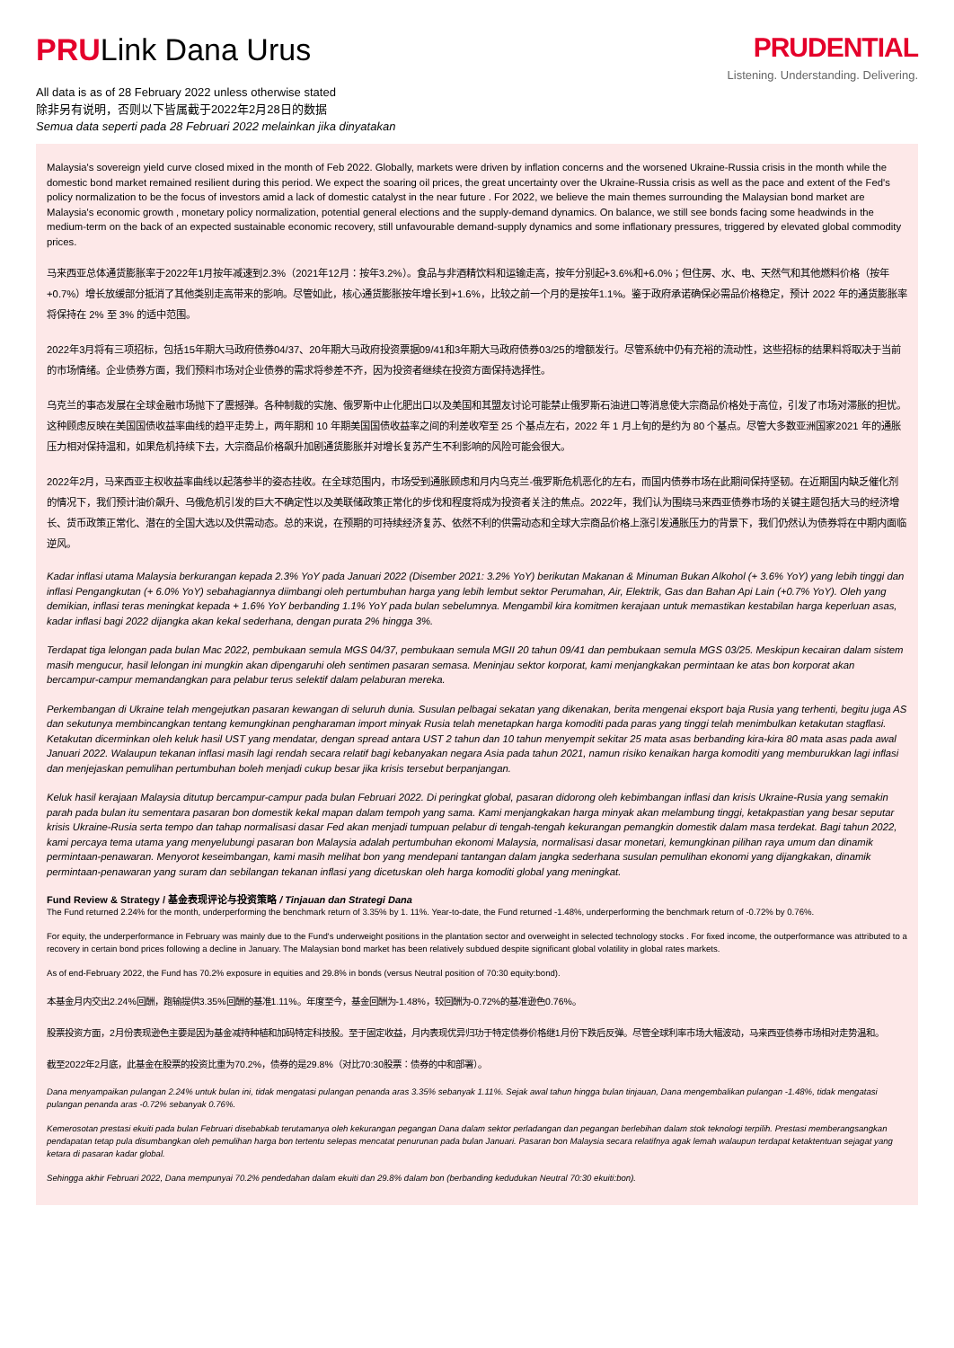PRULink Dana Urus
All data is as of 28 February 2022 unless otherwise stated
除非另有说明，否则以下皆属截于2022年2月28日的数据
Semua data seperti pada 28 Februari 2022 melainkan jika dinyatakan
PRUDENTIAL
Listening. Understanding. Delivering.
Malaysia's sovereign yield curve closed mixed in the month of Feb 2022. Globally, markets were driven by inflation concerns and the worsened Ukraine-Russia crisis in the month while the domestic bond market remained resilient during this period. We expect the soaring oil prices, the great uncertainty over the Ukraine-Russia crisis as well as the pace and extent of the Fed's policy normalization to be the focus of investors amid a lack of domestic catalyst in the near future . For 2022, we believe the main themes surrounding the Malaysian bond market are Malaysia's economic growth , monetary policy normalization, potential general elections and the supply-demand dynamics. On balance, we still see bonds facing some headwinds in the medium-term on the back of an expected sustainable economic recovery, still unfavourable demand-supply dynamics and some inflationary pressures, triggered by elevated global commodity prices.
马来西亚总体通货膨胀率于2022年1月按年减速到2.3%（2021年12月：按年3.2%）。食品与非酒精饮料和运输走高，按年分别起+3.6%和+6.0%；但住房、水、电、天然气和其他燃料价格（按年+0.7%）增长放缓部分抵消了其他类别走高带来的影响。尽管如此，核心通货膨胀按年增长到+1.6%，比较之前一个月的是按年1.1%。鉴于政府承诺确保必需品价格稳定，预计 2022 年的通货膨胀率将保持在 2% 至 3% 的适中范围。
2022年3月将有三项招标，包括15年期大马政府债券04/37、20年期大马政府投资票据09/41和3年期大马政府债券03/25的增额发行。尽管系统中仍有充裕的流动性，这些招标的结果料将取决于当前的市场情绪。企业债券方面，我们预料市场对企业债券的需求将参差不齐，因为投资者继续在投资方面保持选择性。
乌克兰的事态发展在全球金融市场抛下了震撼弹。各种制裁的实施、俄罗斯中止化肥出口以及美国和其盟友讨论可能禁止俄罗斯石油进口等消息使大宗商品价格处于高位，引发了市场对滞胀的担忧。这种顾虑反映在美国国债收益率曲线的趋平走势上，两年期和 10 年期美国国债收益率之间的利差收窄至 25 个基点左右，2022 年 1 月上旬的是约为 80 个基点。尽管大多数亚洲国家2021 年的通胀压力相对保持温和，如果危机持续下去，大宗商品价格飙升加剧通货膨胀并对增长复苏产生不利影响的风险可能会很大。
2022年2月，马来西亚主权收益率曲线以起落参半的姿态挂收。在全球范围内，市场受到通胀顾虑和月内乌克兰-俄罗斯危机恶化的左右，而国内债券市场在此期间保持坚韧。在近期国内缺乏催化剂的情况下，我们预计油价飙升、乌俄危机引发的巨大不确定性以及美联储政策正常化的步伐和程度将成为投资者关注的焦点。2022年，我们认为围绕马来西亚债券市场的关键主题包括大马的经济增长、货币政策正常化、潜在的全国大选以及供需动态。总的来说，在预期的可持续经济复苏、依然不利的供需动态和全球大宗商品价格上涨引发通胀压力的背景下，我们仍然认为债券将在中期内面临逆风。
Kadar inflasi utama Malaysia berkurangan kepada 2.3% YoY pada Januari 2022 (Disember 2021: 3.2% YoY) berikutan Makanan & Minuman Bukan Alkohol (+ 3.6% YoY) yang lebih tinggi dan inflasi Pengangkutan (+ 6.0% YoY) sebahagiannya diimbangi oleh pertumbuhan harga yang lebih lembut sektor Perumahan, Air, Elektrik, Gas dan Bahan Api Lain (+0.7% YoY). Oleh yang demikian, inflasi teras meningkat kepada + 1.6% YoY berbanding 1.1% YoY pada bulan sebelumnya. Mengambil kira komitmen kerajaan untuk memastikan kestabilan harga keperluan asas, kadar inflasi bagi 2022 dijangka akan kekal sederhana, dengan purata 2% hingga 3%.
Terdapat tiga lelongan pada bulan Mac 2022, pembukaan semula MGS 04/37, pembukaan semula MGII 20 tahun 09/41 dan pembukaan semula MGS 03/25. Meskipun kecairan dalam sistem masih mengucur, hasil lelongan ini mungkin akan dipengaruhi oleh sentimen pasaran semasa. Meninjau sektor korporat, kami menjangkakan permintaan ke atas bon korporat akan bercampur-campur memandangkan para pelabur terus selektif dalam pelaburan mereka.
Perkembangan di Ukraine telah mengejutkan pasaran kewangan di seluruh dunia. Susulan pelbagai sekatan yang dikenakan, berita mengenai eksport baja Rusia yang terhenti, begitu juga AS dan sekutunya membincangkan tentang kemungkinan pengharaman import minyak Rusia telah menetapkan harga komoditi pada paras yang tinggi telah menimbulkan ketakutan stagflasi. Ketakutan dicerminkan oleh keluk hasil UST yang mendatar, dengan spread antara UST 2 tahun dan 10 tahun menyempit sekitar 25 mata asas berbanding kira-kira 80 mata asas pada awal Januari 2022. Walaupun tekanan inflasi masih lagi rendah secara relatif bagi kebanyakan negara Asia pada tahun 2021, namun risiko kenaikan harga komoditi yang memburukkan lagi inflasi dan menjejaskan pemulihan pertumbuhan boleh menjadi cukup besar jika krisis tersebut berpanjangan.
Keluk hasil kerajaan Malaysia ditutup bercampur-campur pada bulan Februari 2022. Di peringkat global, pasaran didorong oleh kebimbangan inflasi dan krisis Ukraine-Rusia yang semakin parah pada bulan itu sementara pasaran bon domestik kekal mapan dalam tempoh yang sama. Kami menjangkakan harga minyak akan melambung tinggi, ketakpastian yang besar seputar krisis Ukraine-Rusia serta tempo dan tahap normalisasi dasar Fed akan menjadi tumpuan pelabur di tengah-tengah kekurangan pemangkin domestik dalam masa terdekat. Bagi tahun 2022, kami percaya tema utama yang menyelubungi pasaran bon Malaysia adalah pertumbuhan ekonomi Malaysia, normalisasi dasar monetari, kemungkinan pilihan raya umum dan dinamik permintaan-penawaran. Menyorot keseimbangan, kami masih melihat bon yang mendepani tantangan dalam jangka sederhana susulan pemulihan ekonomi yang dijangkakan, dinamik permintaan-penawaran yang suram dan sebilangan tekanan inflasi yang dicetuskan oleh harga komoditi global yang meningkat.
Fund Review & Strategy / 基金表现评论与投资策略 / Tinjauan dan Strategi Dana
The Fund returned 2.24% for the month, underperforming the benchmark return of 3.35% by 1. 11%. Year-to-date, the Fund returned -1.48%, underperforming the benchmark return of -0.72% by 0.76%.
For equity, the underperformance in February was mainly due to the Fund's underweight positions in the plantation sector and overweight in selected technology stocks . For fixed income, the outperformance was attributed to a recovery in certain bond prices following a decline in January. The Malaysian bond market has been relatively subdued despite significant global volatility in global rates markets.
As of end-February 2022, the Fund has 70.2% exposure in equities and 29.8% in bonds (versus Neutral position of 70:30 equity:bond).
本基金月内交出2.24%回酬，跑输提供3.35%回酬的基准1.11%。年度至今，基金回酬为-1.48%，较回酬为-0.72%的基准逊色0.76%。
股票投资方面，2月份表现逊色主要是因为基金减持种植和加码特定科技股。至于固定收益，月内表现优异归功于特定债券价格继1月份下跌后反弹。尽管全球利率市场大幅波动，马来西亚债券市场相对走势温和。
截至2022年2月底，此基金在股票的投资比重为70.2%，债券的是29.8%（对比70:30股票：债券的中和部署）。
Dana menyampaikan pulangan 2.24% untuk bulan ini, tidak mengatasi pulangan penanda aras 3.35% sebanyak 1.11%. Sejak awal tahun hingga bulan tinjauan, Dana mengembalikan pulangan -1.48%, tidak mengatasi pulangan penanda aras -0.72% sebanyak 0.76%.
Kemerosotan prestasi ekuiti pada bulan Februari disebabkab terutamanya oleh kekurangan pegangan Dana dalam sektor perladangan dan pegangan berlebihan dalam stok teknologi terpilih. Prestasi memberangsangkan pendapatan tetap pula disumbangkan oleh pemulihan harga bon tertentu selepas mencatat penurunan pada bulan Januari. Pasaran bon Malaysia secara relatifnya agak lemah walaupun terdapat ketaktentuan sejagat yang ketara di pasaran kadar global.
Sehingga akhir Februari 2022, Dana mempunyai 70.2% pendedahan dalam ekuiti dan 29.8% dalam bon (berbanding kedudukan Neutral 70:30 ekuiti:bon).